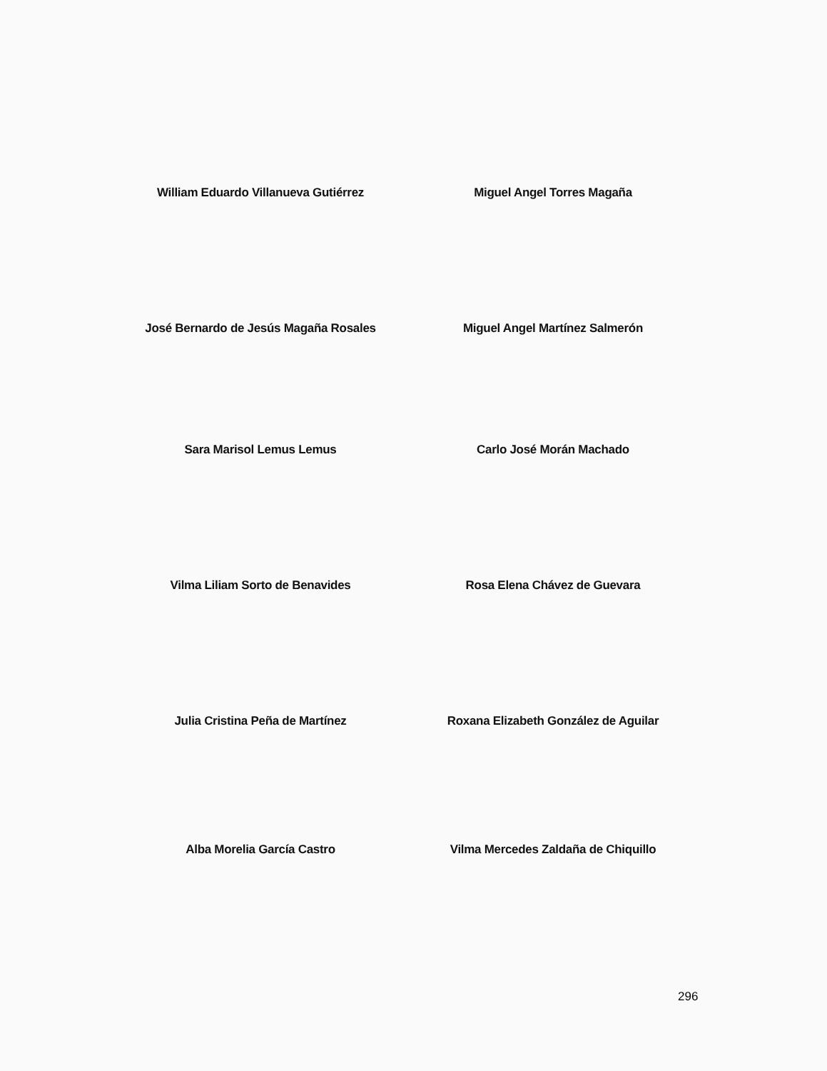William Eduardo Villanueva Gutiérrez Miguel Angel Torres Magaña
José Bernardo de Jesús Magaña Rosales Miguel Angel Martínez Salmerón
Sara Marisol Lemus Lemus Carlo José Morán Machado
Vilma Liliam Sorto de Benavides Rosa Elena Chávez de Guevara
Julia Cristina Peña de Martínez Roxana Elizabeth González de Aguilar
Alba Morelia García Castro Vilma Mercedes Zaldaña de Chiquillo
296